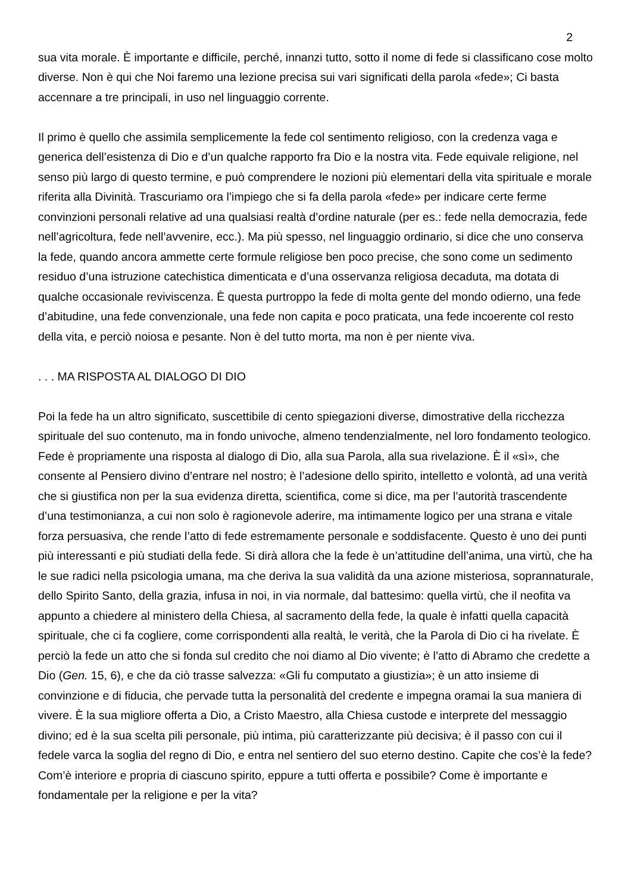2
sua vita morale. È importante e difficile, perché, innanzi tutto, sotto il nome di fede si classificano cose molto diverse. Non è qui che Noi faremo una lezione precisa sui vari significati della parola «fede»; Ci basta accennare a tre principali, in uso nel linguaggio corrente.
Il primo è quello che assimila semplicemente la fede col sentimento religioso, con la credenza vaga e generica dell’esistenza di Dio e d’un qualche rapporto fra Dio e la nostra vita. Fede equivale religione, nel senso più largo di questo termine, e può comprendere le nozioni più elementari della vita spirituale e morale riferita alla Divinità. Trascuriamo ora l’impiego che si fa della parola «fede» per indicare certe ferme convinzioni personali relative ad una qualsiasi realtà d’ordine naturale (per es.: fede nella democrazia, fede nell’agricoltura, fede nell’avvenire, ecc.). Ma più spesso, nel linguaggio ordinario, si dice che uno conserva la fede, quando ancora ammette certe formule religiose ben poco precise, che sono come un sedimento residuo d’una istruzione catechistica dimenticata e d’una osservanza religiosa decaduta, ma dotata di qualche occasionale reviviscenza. È questa purtroppo la fede di molta gente del mondo odierno, una fede d’abitudine, una fede convenzionale, una fede non capita e poco praticata, una fede incoerente col resto della vita, e perciò noiosa e pesante. Non è del tutto morta, ma non è per niente viva.
. . . MA RISPOSTA AL DIALOGO DI DIO
Poi la fede ha un altro significato, suscettibile di cento spiegazioni diverse, dimostrative della ricchezza spirituale del suo contenuto, ma in fondo univoche, almeno tendenzialmente, nel loro fondamento teologico. Fede è propriamente una risposta al dialogo di Dio, alla sua Parola, alla sua rivelazione. È il «sì», che consente al Pensiero divino d’entrare nel nostro; è l’adesione dello spirito, intelletto e volontà, ad una verità che si giustifica non per la sua evidenza diretta, scientifica, come si dice, ma per l’autorità trascendente d’una testimonianza, a cui non solo è ragionevole aderire, ma intimamente logico per una strana e vitale forza persuasiva, che rende l’atto di fede estremamente personale e soddisfacente. Questo è uno dei punti più interessanti e più studiati della fede. Si dirà allora che la fede è un’attitudine dell’anima, una virtù, che ha le sue radici nella psicologia umana, ma che deriva la sua validità da una azione misteriosa, soprannaturale, dello Spirito Santo, della grazia, infusa in noi, in via normale, dal battesimo: quella virtù, che il neofita va appunto a chiedere al ministero della Chiesa, al sacramento della fede, la quale è infatti quella capacità spirituale, che ci fa cogliere, come corrispondenti alla realtà, le verità, che la Parola di Dio ci ha rivelate. È perciò la fede un atto che si fonda sul credito che noi diamo al Dio vivente; è l’atto di Abramo che credette a Dio (Gen. 15, 6), e che da ciò trasse salvezza: «Gli fu computato a giustizia»; è un atto insieme di convinzione e di fiducia, che pervade tutta la personalità del credente e impegna oramai la sua maniera di vivere. È la sua migliore offerta a Dio, a Cristo Maestro, alla Chiesa custode e interprete del messaggio divino; ed è la sua scelta pili personale, più intima, più caratterizzante più decisiva; è il passo con cui il fedele varca la soglia del regno di Dio, e entra nel sentiero del suo eterno destino. Capite che cos’è la fede? Com’è interiore e propria di ciascuno spirito, eppure a tutti offerta e possibile? Come è importante e fondamentale per la religione e per la vita?